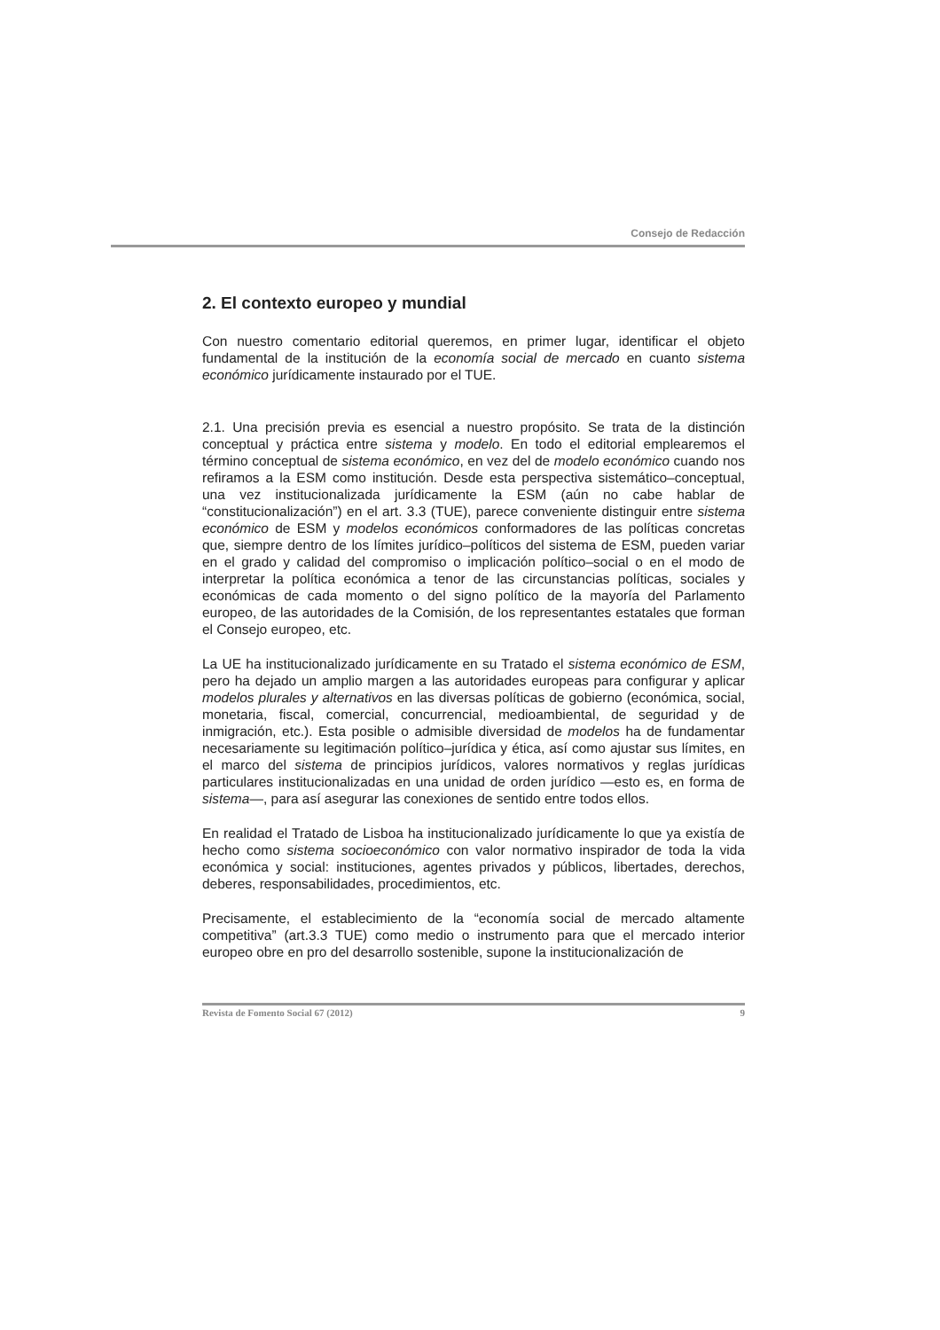Consejo de Redacción
2. El contexto europeo y mundial
Con nuestro comentario editorial queremos, en primer lugar, identificar el objeto fundamental de la institución de la economía social de mercado en cuanto sistema económico jurídicamente instaurado por el TUE.
2.1. Una precisión previa es esencial a nuestro propósito. Se trata de la distinción conceptual y práctica entre sistema y modelo. En todo el editorial emplearemos el término conceptual de sistema económico, en vez del de modelo económico cuando nos refiramos a la ESM como institución. Desde esta perspectiva sistemático–conceptual, una vez institucionalizada jurídicamente la ESM (aún no cabe hablar de “constitucionalización”) en el art. 3.3 (TUE), parece conveniente distinguir entre sistema económico de ESM y modelos económicos conformadores de las políticas concretas que, siempre dentro de los límites jurídico–políticos del sistema de ESM, pueden variar en el grado y calidad del compromiso o implicación político–social o en el modo de interpretar la política económica a tenor de las circunstancias políticas, sociales y económicas de cada momento o del signo político de la mayoría del Parlamento europeo, de las autoridades de la Comisión, de los representantes estatales que forman el Consejo europeo, etc.
La UE ha institucionalizado jurídicamente en su Tratado el sistema económico de ESM, pero ha dejado un amplio margen a las autoridades europeas para configurar y aplicar modelos plurales y alternativos en las diversas políticas de gobierno (económica, social, monetaria, fiscal, comercial, concurrencial, medioambiental, de seguridad y de inmigración, etc.). Esta posible o admisible diversidad de modelos ha de fundamentar necesariamente su legitimación político–jurídica y ética, así como ajustar sus límites, en el marco del sistema de principios jurídicos, valores normativos y reglas jurídicas particulares institucionalizadas en una unidad de orden jurídico —esto es, en forma de sistema—, para así asegurar las conexiones de sentido entre todos ellos.
En realidad el Tratado de Lisboa ha institucionalizado jurídicamente lo que ya existía de hecho como sistema socioeconómico con valor normativo inspirador de toda la vida económica y social: instituciones, agentes privados y públicos, libertades, derechos, deberes, responsabilidades, procedimientos, etc.
Precisamente, el establecimiento de la “economía social de mercado altamente competitiva” (art.3.3 TUE) como medio o instrumento para que el mercado interior europeo obre en pro del desarrollo sostenible, supone la institucionalización de
Revista de Fomento Social 67 (2012) 9